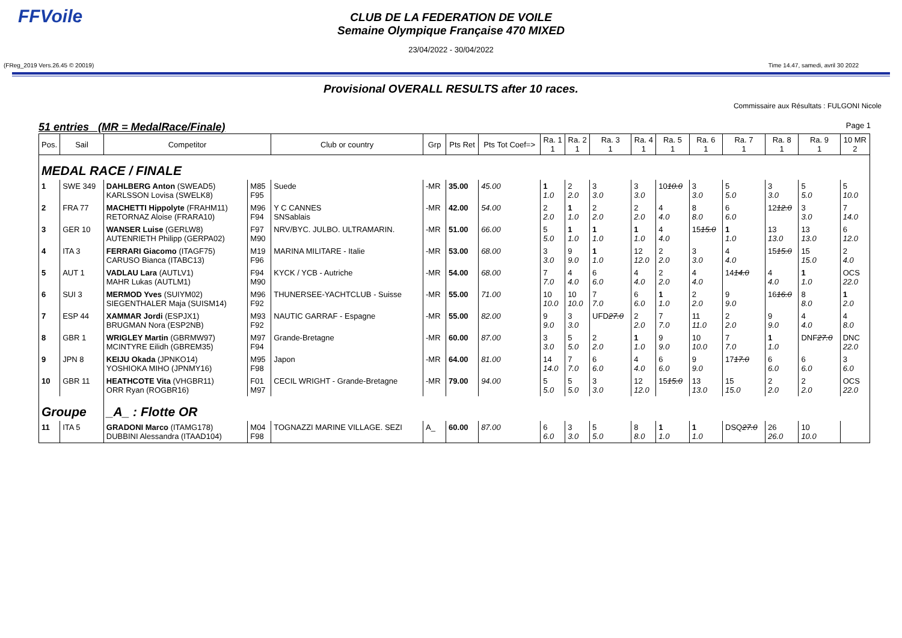FFVoile
CLUB DE LA FEDERATION DE VOILE
Semaine Olympique Française 470 MIXED
23/04/2022 - 30/04/2022
(FReg_2019 Vers.26.45 © 20019) Time 14.47, samedi, avril 30 2022
Provisional OVERALL RESULTS after 10 races.
Commissaire aux Résultats : FULGONI Nicole
51 entries (MR = MedalRace/Finale) Page 1
| Pos. | Sail | Competitor | | Club or country | Grp | Pts Ret | Pts Tot Coef=> | Ra. 1 1 | Ra. 2 1 | Ra. 3 1 | Ra. 4 1 | Ra. 5 1 | Ra. 6 1 | Ra. 7 1 | Ra. 8 1 | Ra. 9 1 | 10 MR 2 |
| --- | --- | --- | --- | --- | --- | --- | --- | --- | --- | --- | --- | --- | --- | --- | --- | --- | --- |
| MEDAL RACE / FINALE | | | | | | | | | | | | | | | | | |
| 1 | SWE 349 | DAHLBERG Anton (SWEAD5) KARLSSON Lovisa (SWELK8) | M85 F95 | Suede | -MR | 35.00 | 45.00 | 1 1.0 | 2 2.0 | 3 3.0 | 3 3.0 | 10 10.0 | 3 3.0 | 5 5.0 | 3 3.0 | 5 5.0 | 5 10.0 |
| 2 | FRA 77 | MACHETTI Hippolyte (FRAHM11) RETORNAZ Aloise (FRARA10) | M96 F94 | Y C CANNES SNSablais | -MR | 42.00 | 54.00 | 2 2.0 | 1 1.0 | 2 2.0 | 2 2.0 | 4 4.0 | 8 8.0 | 6 6.0 | 12 12.0 | 3 3.0 | 7 14.0 |
| 3 | GER 10 | WANSER Luise (GERLW8) AUTENRIETH Philipp (GERPA02) | F97 M90 | NRV/BYC. JULBO. ULTRAMARIN. | -MR | 51.00 | 66.00 | 5 5.0 | 1 1.0 | 1 1.0 | 1 1.0 | 4 4.0 | 15 15.0 | 1 1.0 | 13 13.0 | 13 13.0 | 6 12.0 |
| 4 | ITA 3 | FERRARI Giacomo (ITAGF75) CARUSO Bianca (ITABC13) | M19 F96 | MARINA MILITARE - Italie | -MR | 53.00 | 68.00 | 3 3.0 | 9 9.0 | 1 1.0 | 12 12.0 | 2 2.0 | 3 3.0 | 4 4.0 | 15 15.0 | 15 15.0 | 2 4.0 |
| 5 | AUT 1 | VADLAU Lara (AUTLV1) MAHR Lukas (AUTLM1) | F94 M90 | KYCK / YCB - Autriche | -MR | 54.00 | 68.00 | 7 7.0 | 4 4.0 | 6 6.0 | 4 4.0 | 2 2.0 | 4 4.0 | 14 14.0 | 4 4.0 | 1 1.0 | OCS 22.0 |
| 6 | SUI 3 | MERMOD Yves (SUIYM02) SIEGENTHALER Maja (SUISM14) | M96 F92 | THUNERSEE-YACHTCLUB - Suisse | -MR | 55.00 | 71.00 | 10 10.0 | 10 10.0 | 7 7.0 | 6 6.0 | 1 1.0 | 2 2.0 | 9 9.0 | 16 16.0 | 8 8.0 | 1 2.0 |
| 7 | ESP 44 | XAMMAR Jordi (ESPJX1) BRUGMAN Nora (ESP2NB) | M93 F92 | NAUTIC GARRAF - Espagne | -MR | 55.00 | 82.00 | 9 9.0 | 3 3.0 | UFD 27.0 | 2 2.0 | 7 7.0 | 11 11.0 | 2 2.0 | 9 9.0 | 4 4.0 | 4 8.0 |
| 8 | GBR 1 | WRIGLEY Martin (GBRMW97) MCINTYRE Eilidh (GBREM35) | M97 F94 | Grande-Bretagne | -MR | 60.00 | 87.00 | 3 3.0 | 5 5.0 | 2 2.0 | 1 1.0 | 9 9.0 | 10 10.0 | 7 7.0 | 1 1.0 | DNF 27.0 | DNC 22.0 |
| 9 | JPN 8 | KEIJU Okada (JPNKO14) YOSHIOKA MIHO (JPNMY16) | M95 F98 | Japon | -MR | 64.00 | 81.00 | 14 14.0 | 7 7.0 | 6 6.0 | 4 4.0 | 6 6.0 | 9 9.0 | 17 17.0 | 6 6.0 | 6 6.0 | 3 6.0 |
| 10 | GBR 11 | HEATHCOTE Vita (VHGBR11) ORR Ryan (ROGBR16) | F01 M97 | CECIL WRIGHT - Grande-Bretagne | -MR | 79.00 | 94.00 | 5 5.0 | 5 5.0 | 3 3.0 | 12 12.0 | 15 15.0 | 13 13.0 | 15 15.0 | 2 2.0 | 2 2.0 | OCS 22.0 |
| Groupe | | _A_ : Flotte OR | | | | | | | | | | | | | | | |
| 11 | ITA 5 | GRADONI Marco (ITAMG178) DUBBINI Alessandra (ITAAD104) | M04 F98 | TOGNAZZI MARINE VILLAGE. SEZI | A_ | 60.00 | 87.00 | 6 6.0 | 3 3.0 | 5 5.0 | 8 8.0 | 1 1.0 | 1 1.0 | DSQ 27.0 | 26 26.0 | 10 10.0 | |